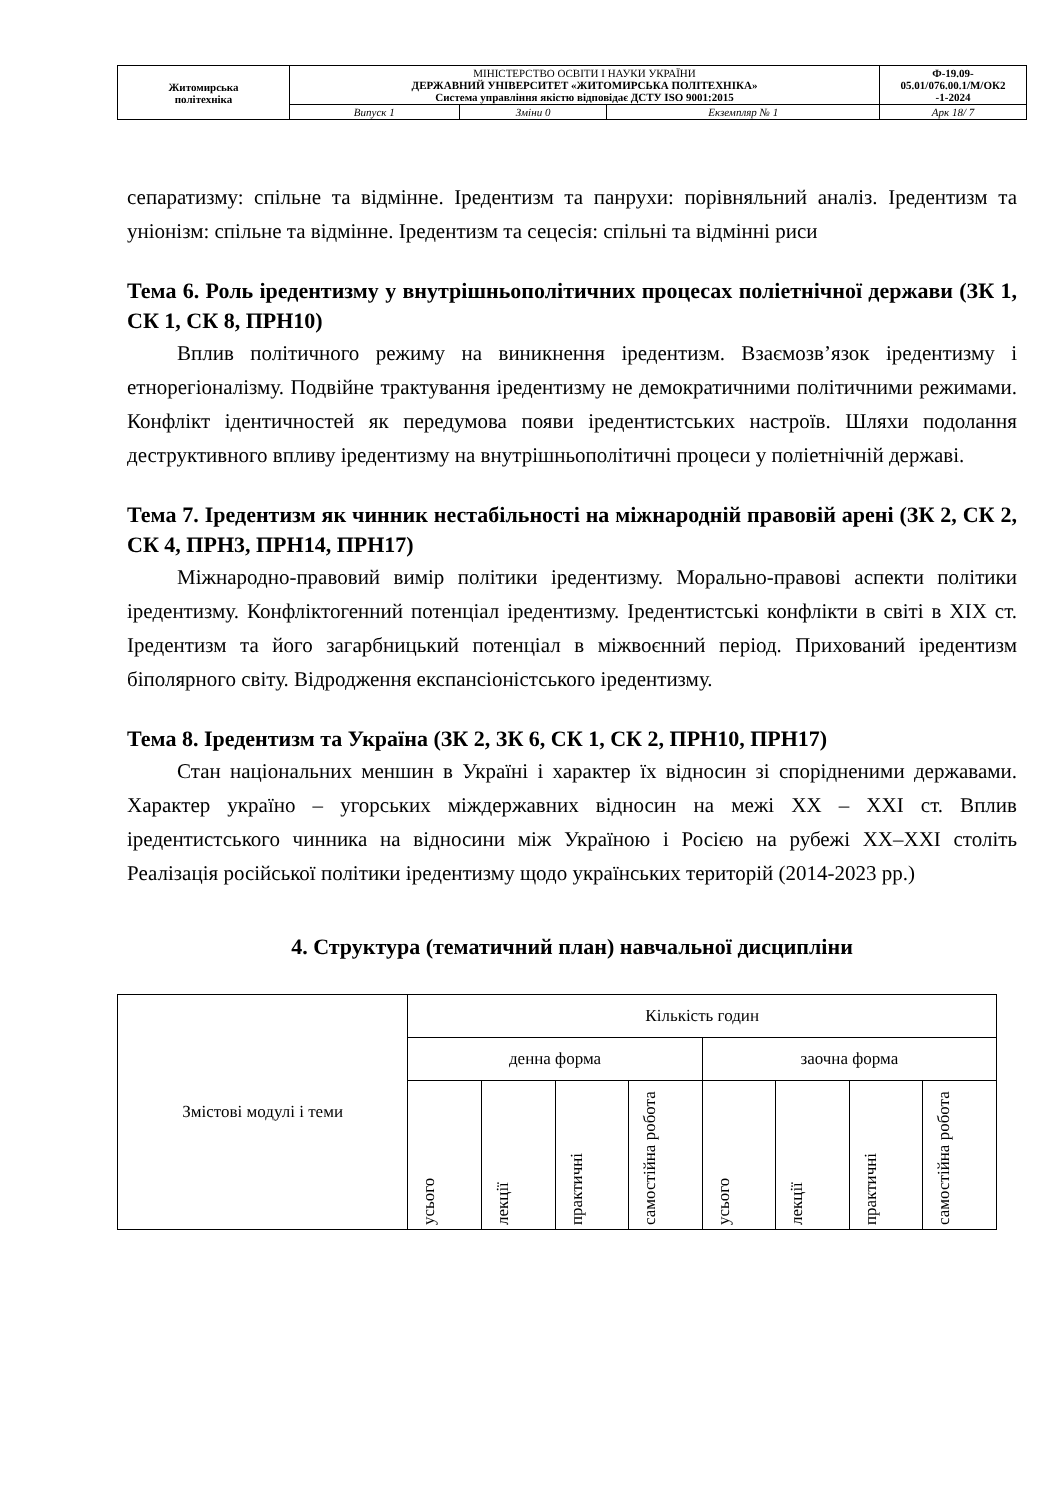| Житомирська політехніка | МІНІСТЕРСТВО ОСВІТИ І НАУКИ УКРАЇНИ ДЕРЖАВНИЙ УНІВЕРСИТЕТ «ЖИТОМИРСЬКА ПОЛІТЕХНІКА» Система управління якістю відповідає ДСТУ ISO 9001:2015 | | | Ф-19.09- 05.01/076.00.1/М/ОК2 -1-2024 |
| | Випуск 1 | Зміни 0 | Екземпляр № 1 | Арк 18/ 7 |
сепаратизму: спільне та відмінне. Іредентизм та панрухи: порівняльний аналіз. Іредентизм та уніонізм: спільне та відмінне. Іредентизм та сецесія: спільні та відмінні риси
Тема 6. Роль іредентизму у внутрішньополітичних процесах поліетнічної держави (ЗК 1, СК 1, СК 8, ПРН10)
Вплив політичного режиму на виникнення іредентизм. Взаємозв’язок іредентизму і етнорегіоналізму. Подвійне трактування іредентизму не демократичними політичними режимами. Конфлікт ідентичностей як передумова появи іредентистських настроїв. Шляхи подолання деструктивного впливу іредентизму на внутрішньополітичні процеси у поліетнічній державі.
Тема 7. Іредентизм як чинник нестабільності на міжнародній правовій арені (ЗК 2, СК 2, СК 4, ПРН3, ПРН14, ПРН17)
Міжнародно-правовий вимір політики іредентизму. Морально-правові аспекти політики іредентизму. Конфліктогенний потенціал іредентизму. Іредентистські конфлікти в світі в ХІХ ст. Іредентизм та його загарбницький потенціал в міжвоєнний період. Прихований іредентизм біполярного світу. Відродження експансіоністського іредентизму.
Тема 8. Іредентизм та Україна (ЗК 2, ЗК 6, СК 1, СК 2, ПРН10, ПРН17)
Стан національних меншин в Україні і характер їх відносин зі спорідненими державами. Характер україно – угорських міждержавних відносин на межі ХХ – ХХІ ст. Вплив іредентистського чинника на відносини між Україною і Росією на рубежі ХХ–ХХІ століть Реалізація російської політики іредентизму щодо українських територій (2014-2023 рр.)
4. Структура (тематичний план) навчальної дисципліни
| Змістові модулі і теми | Кількість годин | | | | | | | |
| | денна форма | | | | заочна форма | | | |
| | усього | лекції | практичні | самостійна робота | усього | лекції | практичні | самостійна робота |